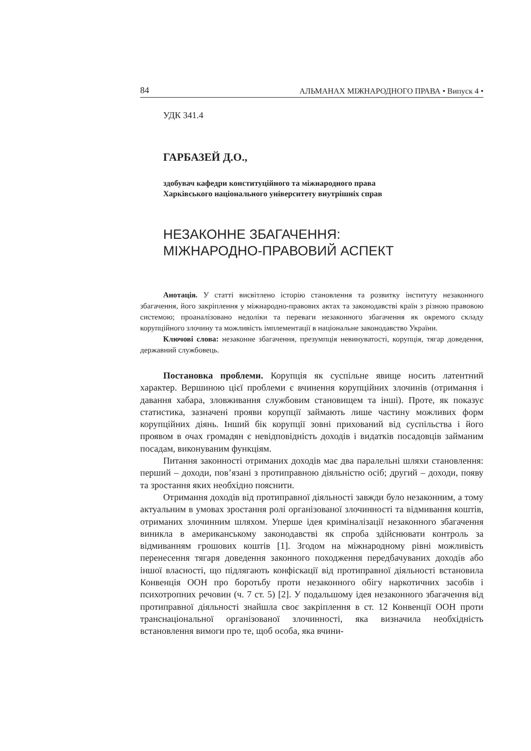84 АЛЬМАНАХ МІЖНАРОДНОГО ПРАВА • Випуск 4 •
УДК 341.4
ГАРБАЗЕЙ Д.О.,
здобувач кафедри конституційного та міжнародного права
Харківського національного університету внутрішніх справ
НЕЗАКОННЕ ЗБАГАЧЕННЯ:
МІЖНАРОДНО-ПРАВОВИЙ АСПЕКТ
Анотація. У статті висвітлено історію становлення та розвитку інституту незаконного збагачення, його закріплення у міжнародно-правових актах та законодавстві країн з різною правовою системою; проаналізовано недоліки та переваги незаконного збагачення як окремого складу корупційного злочину та можливість імплементації в національне законодавство України.
Ключові слова: незаконне збагачення, презумпція невинуватості, корупція, тягар доведення, державний службовець.
Постановка проблеми. Корупція як суспільне явище носить латентний характер. Вершиною цієї проблеми є вчинення корупційних злочинів (отримання і давання хабара, зловживання службовим становищем та інші). Проте, як показує статистика, зазначені прояви корупції займають лише частину можливих форм корупційних діянь. Інший бік корупції зовні прихований від суспільства і його проявом в очах громадян є невідповідність доходів і видатків посадовців займаним посадам, виконуваним функціям.
Питання законності отриманих доходів має два паралельні шляхи становлення: перший – доходи, пов’язані з протиправною діяльністю осіб; другий – доходи, появу та зростання яких необхідно пояснити.
Отримання доходів від протиправної діяльності завжди було незаконним, а тому актуальним в умовах зростання ролі організованої злочинності та відмивання коштів, отриманих злочинним шляхом. Уперше ідея криміналізації незаконного збагачення виникла в американському законодавстві як спроба здійснювати контроль за відмиванням грошових коштів [1]. Згодом на міжнародному рівні можливість перенесення тягаря доведення законного походження передбачуваних доходів або іншої власності, що підлягають конфіскації від протиправної діяльності встановила Конвенція ООН про боротьбу проти незаконного обігу наркотичних засобів і психотропних речовин (ч. 7 ст. 5) [2]. У подальшому ідея незаконного збагачення від протиправної діяльності знайшла своє закріплення в ст. 12 Конвенції ООН проти транснаціональної організованої злочинності, яка визначила необхідність встановлення вимоги про те, щоб особа, яка вчини-